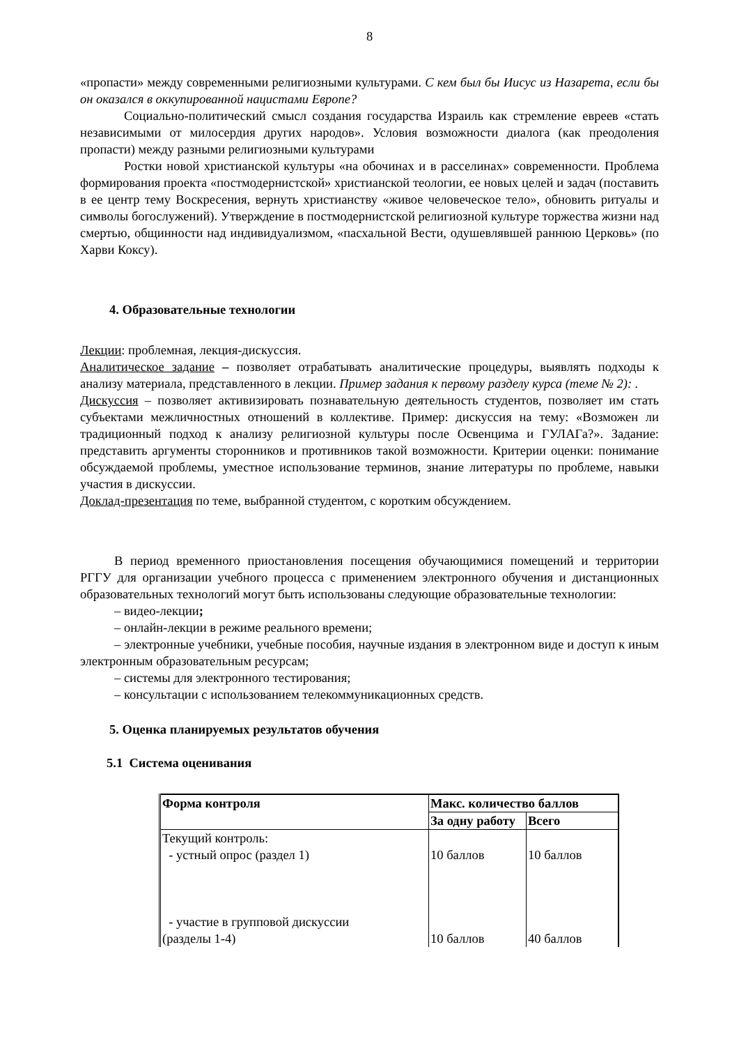8
«пропасти» между современными религиозными культурами. С кем был бы Иисус из Назарета, если бы он оказался в оккупированной нацистами Европе?
Социально-политический смысл создания государства Израиль как стремление евреев «стать независимыми от милосердия других народов». Условия возможности диалога (как преодоления пропасти) между разными религиозными культурами
Ростки новой христианской культуры «на обочинах и в расселинах» современности. Проблема формирования проекта «постмодернистской» христианской теологии, ее новых целей и задач (поставить в ее центр тему Воскресения, вернуть христианству «живое человеческое тело», обновить ритуалы и символы богослужений). Утверждение в постмодернистской религиозной культуре торжества жизни над смертью, общинности над индивидуализмом, «пасхальной Вести, одушевлявшей раннюю Церковь» (по Харви Коксу).
4. Образовательные технологии
Лекции: проблемная, лекция-дискуссия.
Аналитическое задание – позволяет отрабатывать аналитические процедуры, выявлять подходы к анализу материала, представленного в лекции. Пример задания к первому разделу курса (теме № 2): .
Дискуссия – позволяет активизировать познавательную деятельность студентов, позволяет им стать субъектами межличностных отношений в коллективе. Пример: дискуссия на тему: «Возможен ли традиционный подход к анализу религиозной культуры после Освенцима и ГУЛАГа?». Задание: представить аргументы сторонников и противников такой возможности. Критерии оценки: понимание обсуждаемой проблемы, уместное использование терминов, знание литературы по проблеме, навыки участия в дискуссии.
Доклад-презентация по теме, выбранной студентом, с коротким обсуждением.
В период временного приостановления посещения обучающимися помещений и территории РГГУ для организации учебного процесса с применением электронного обучения и дистанционных образовательных технологий могут быть использованы следующие образовательные технологии:
– видео-лекции;
– онлайн-лекции в режиме реального времени;
– электронные учебники, учебные пособия, научные издания в электронном виде и доступ к иным электронным образовательным ресурсам;
– системы для электронного тестирования;
– консультации с использованием телекоммуникационных средств.
5. Оценка планируемых результатов обучения
5.1 Система оценивания
| Форма контроля | Макс. количество баллов | |
| --- | --- | --- |
| | За одну работу | Всего |
| Текущий контроль: - устный опрос (раздел 1) - участие в групповой дискуссии (разделы 1-4) | 10 баллов 10 баллов | 10 баллов 40 баллов |